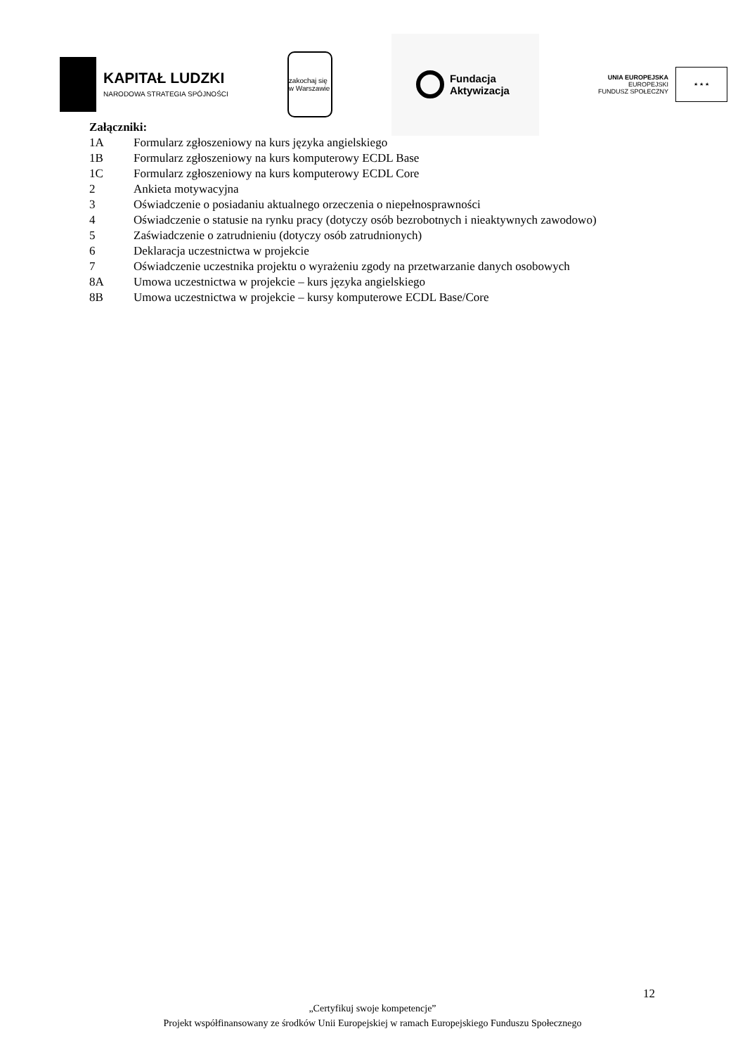KAPITAŁ LUDZKI
NARODOWA STRATEGIA SPÓJNOŚCI
zakochaj się w Warszawie
Fundacja
Aktywizacja
UNIA EUROPEJSKA
EUROPEJSKI
FUNDUSZ SPOŁECZNY
★ ★ ★
Załączniki:
1A Formularz zgłoszeniowy na kurs języka angielskiego
1B Formularz zgłoszeniowy na kurs komputerowy ECDL Base
1C Formularz zgłoszeniowy na kurs komputerowy ECDL Core
2 Ankieta motywacyjna
3 Oświadczenie o posiadaniu aktualnego orzeczenia o niepełnosprawności
4 Oświadczenie o statusie na rynku pracy (dotyczy osób bezrobotnych i nieaktywnych zawodowo)
5 Zaświadczenie o zatrudnieniu (dotyczy osób zatrudnionych)
6 Deklaracja uczestnictwa w projekcie
7 Oświadczenie uczestnika projektu o wyrażeniu zgody na przetwarzanie danych osobowych
8A Umowa uczestnictwa w projekcie – kurs języka angielskiego
8B Umowa uczestnictwa w projekcie – kursy komputerowe ECDL Base/Core
12
„Certyfikuj swoje kompetencje”
Projekt współfinansowany ze środków Unii Europejskiej w ramach Europejskiego Funduszu Społecznego